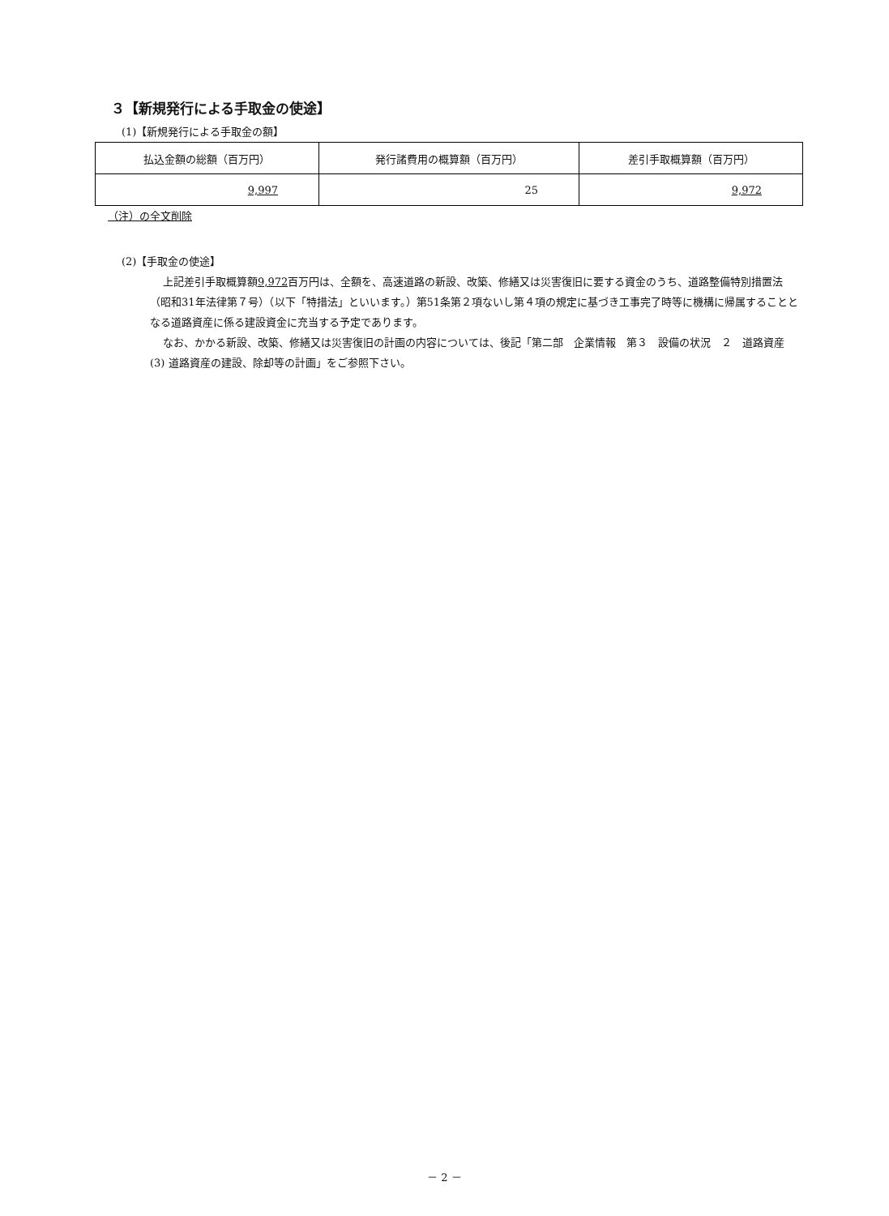３【新規発行による手取金の使途】
(1)【新規発行による手取金の額】
| 払込金額の総額（百万円） | 発行諸費用の概算額（百万円） | 差引手取概算額（百万円） |
| --- | --- | --- |
| 9,997 | 25 | 9,972 |
（注）の全文削除
(2)【手取金の使途】
上記差引手取概算額9,972百万円は、全額を、高速道路の新設、改築、修繕又は災害復旧に要する資金のうち、道路整備特別措置法（昭和31年法律第７号）（以下「特措法」といいます。）第51条第２項ないし第４項の規定に基づき工事完了時等に機構に帰属することとなる道路資産に係る建設資金に充当する予定であります。
なお、かかる新設、改築、修繕又は災害復旧の計画の内容については、後記「第二部　企業情報　第３　設備の状況　２　道路資産　(3) 道路資産の建設、除却等の計画」をご参照下さい。
－ 2 －